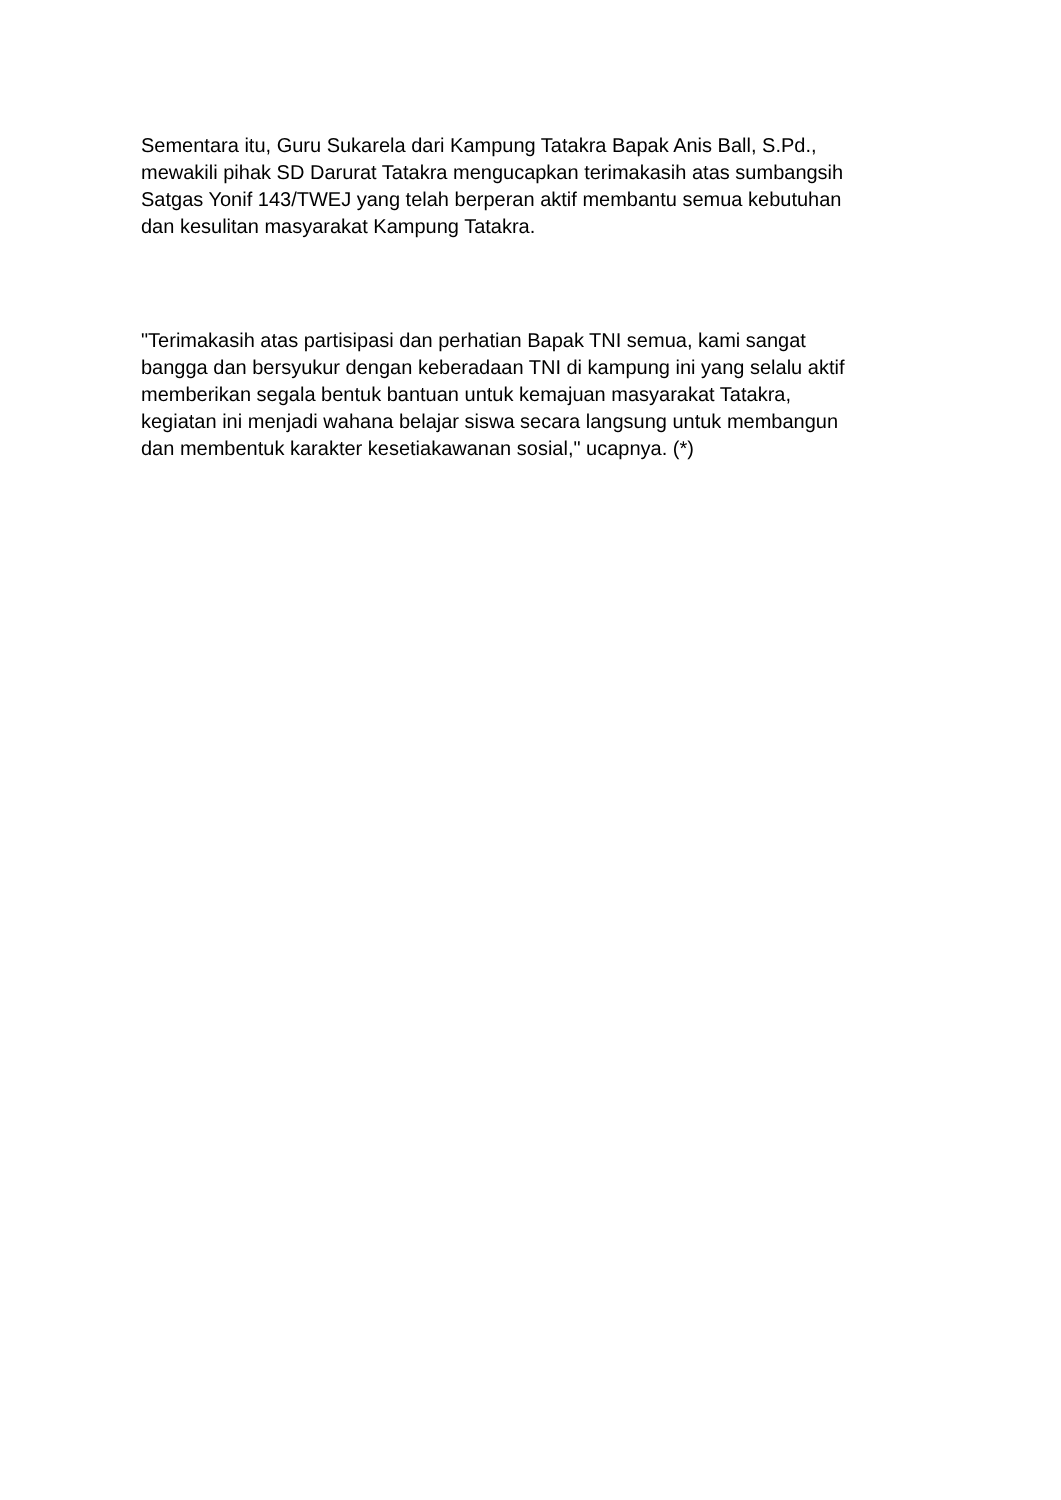Sementara itu, Guru Sukarela dari Kampung Tatakra Bapak Anis Ball, S.Pd.,
mewakili pihak SD Darurat Tatakra mengucapkan terimakasih atas sumbangsih
Satgas Yonif 143/TWEJ yang telah berperan aktif membantu semua kebutuhan
dan kesulitan masyarakat Kampung Tatakra.
"Terimakasih atas partisipasi dan perhatian Bapak TNI semua, kami sangat
bangga dan bersyukur dengan keberadaan TNI di kampung ini yang selalu aktif
memberikan segala bentuk bantuan untuk kemajuan masyarakat Tatakra,
kegiatan ini menjadi wahana belajar siswa secara langsung untuk membangun
dan membentuk karakter kesetiakawanan sosial," ucapnya. (*)